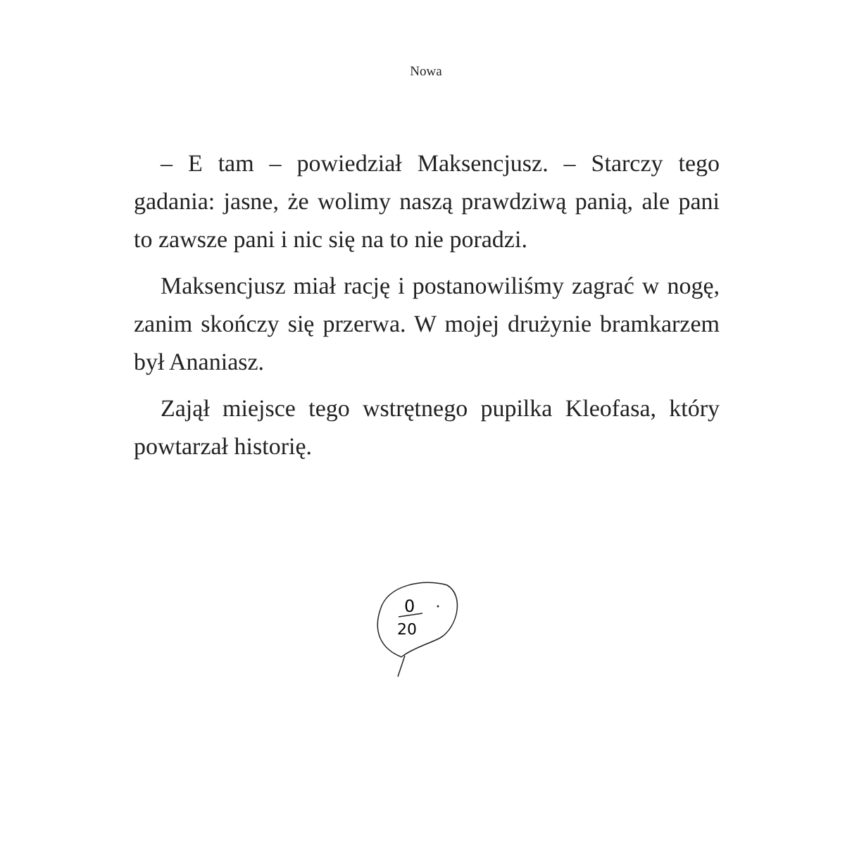Nowa
– E tam – powiedział Maksencjusz. – Starczy tego gadania: jasne, że wolimy naszą prawdziwą panią, ale pani to zawsze pani i nic się na to nie poradzi.
Maksencjusz miał rację i postanowiliśmy zagrać w nogę, zanim skończy się przerwa. W mojej drużynie bramkarzem był Ananiasz.
Zajął miejsce tego wstrętnego pupilka Kleofasa, który powtarzał historię.
0
20